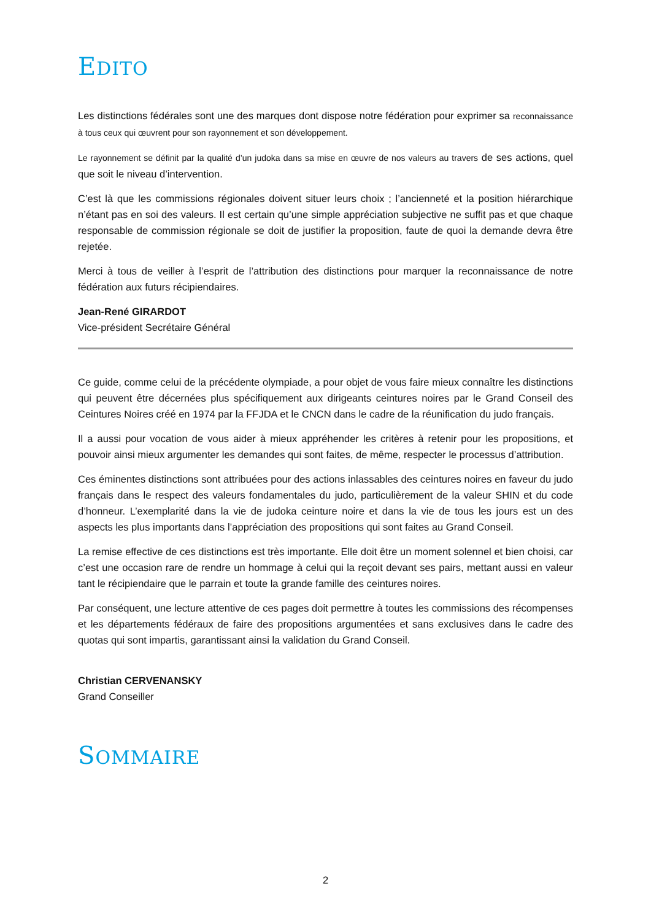EDITO
Les distinctions fédérales sont une des marques dont dispose notre fédération pour exprimer sa reconnaissance à tous ceux qui œuvrent pour son rayonnement et son développement.
Le rayonnement se définit par la qualité d’un judoka dans sa mise en œuvre de nos valeurs au travers de ses actions, quel que soit le niveau d’intervention.
C’est là que les commissions régionales doivent situer leurs choix ; l’ancienneté et la position hiérarchique n’étant pas en soi des valeurs. Il est certain qu’une simple appréciation subjective ne suffit pas et que chaque responsable de commission régionale se doit de justifier la proposition, faute de quoi la demande devra être rejetée.
Merci à tous de veiller à l’esprit de l’attribution des distinctions pour marquer la reconnaissance de notre fédération aux futurs récipiendaires.
Jean-René GIRARDOT
Vice-président Secrétaire Général
Ce guide, comme celui de la précédente olympiade, a pour objet de vous faire mieux connaître les distinctions qui peuvent être décernées plus spécifiquement aux dirigeants ceintures noires par le Grand Conseil des Ceintures Noires créé en 1974 par la FFJDA et le CNCN dans le cadre de la réunification du judo français.
Il a aussi pour vocation de vous aider à mieux appréhender les critères à retenir pour les propositions, et pouvoir ainsi mieux argumenter les demandes qui sont faites, de même, respecter le processus d’attribution.
Ces éminentes distinctions sont attribuées pour des actions inlassables des ceintures noires en faveur du judo français dans le respect des valeurs fondamentales du judo, particulièrement de la valeur SHIN et du code d’honneur. L’exemplarité dans la vie de judoka ceinture noire et dans la vie de tous les jours est un des aspects les plus importants dans l’appréciation des propositions qui sont faites au Grand Conseil.
La remise effective de ces distinctions est très importante. Elle doit être un moment solennel et bien choisi, car c’est une occasion rare de rendre un hommage à celui qui la reçoit devant ses pairs, mettant aussi en valeur tant le récipiendaire que le parrain et toute la grande famille des ceintures noires.
Par conséquent, une lecture attentive de ces pages doit permettre à toutes les commissions des récompenses et les départements fédéraux de faire des propositions argumentées et sans exclusives dans le cadre des quotas qui sont impartis, garantissant ainsi la validation du Grand Conseil.
Christian CERVENANSKY
Grand Conseiller
SOMMAIRE
2